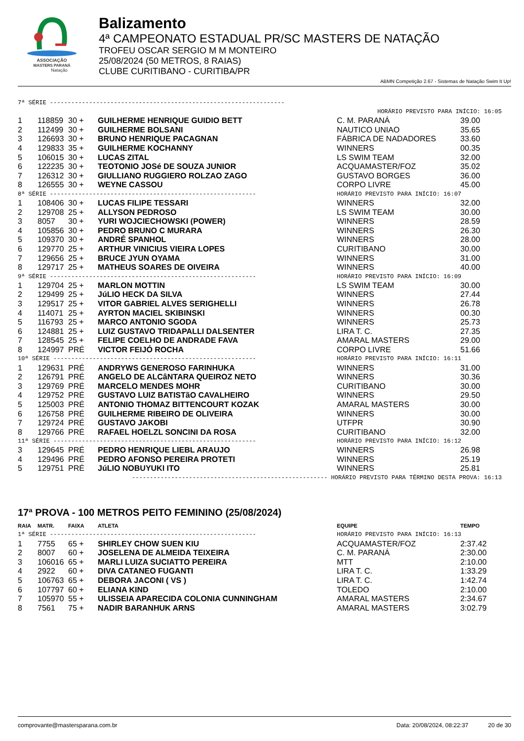ASSOCIAÇÃO
MASTERS PARANÁ
Natação
Balizamento
4ª CAMPEONATO ESTADUAL PR/SC MASTERS DE NATAÇÃO
TROFEU OSCAR SERGIO M M MONTEIRO
25/08/2024 (50 METROS, 8 RAIAS)
CLUBE CURITIBANO - CURITIBA/PR
ABMN Competição 2.67 - Sistemas de Natação Swim It Up!
| 7ª SÉRIE ------------------------------------------------------------------ | | | | | |
| HORÁRIO PREVISTO PARA INÍCIO: 16:05 | | | | | |
| 1 | 118859 | 30 + | GUILHERME HENRIQUE GUIDIO BETT | C. M. PARANÁ | 39.00 |
| 2 | 112499 | 30 + | GUILHERME BOLSANI | NAUTICO UNIAO | 35.65 |
| 3 | 126693 | 30 + | BRUNO HENRIQUE PACAGNAN | FÁBRICA DE NADADORES | 33.60 |
| 4 | 129833 | 35 + | GUILHERME KOCHANNY | WINNERS | 00.35 |
| 5 | 106015 | 30 + | LUCAS ZITAL | LS SWIM TEAM | 32.00 |
| 6 | 122235 | 30 + | TEOTONIO JOSé DE SOUZA JUNIOR | ACQUAMASTER/FOZ | 35.02 |
| 7 | 126312 | 30 + | GIULLIANO RUGGIERO ROLZAO ZAGO | GUSTAVO BORGES | 36.00 |
| 8 | 126555 | 30 + | WEYNE CASSOU | CORPO LIVRE | 45.00 |
| 8ª SÉRIE ---------------------------------------------------------- | | | | HORÁRIO PREVISTO PARA INÍCIO: 16:07 | |
| 1 | 108406 | 30 + | LUCAS FILIPE TESSARI | WINNERS | 32.00 |
| 2 | 129708 | 25 + | ALLYSON PEDROSO | LS SWIM TEAM | 30.00 |
| 3 | 8057 | 30 + | YURI WOJCIECHOWSKI (POWER) | WINNERS | 28.59 |
| 4 | 105856 | 30 + | PEDRO BRUNO C MURARA | WINNERS | 26.30 |
| 5 | 109370 | 30 + | ANDRÉ SPANHOL | WINNERS | 28.00 |
| 6 | 129770 | 25 + | ARTHUR VINICIUS VIEIRA LOPES | CURITIBANO | 30.00 |
| 7 | 129656 | 25 + | BRUCE JYUN OYAMA | WINNERS | 31.00 |
| 8 | 129717 | 25 + | MATHEUS SOARES DE OIVEIRA | WINNERS | 40.00 |
| 9ª SÉRIE ---------------------------------------------------------- | | | | HORÁRIO PREVISTO PARA INÍCIO: 16:09 | |
| 1 | 129704 | 25 + | MARLON MOTTIN | LS SWIM TEAM | 30.00 |
| 2 | 129499 | 25 + | JúLIO HECK DA SILVA | WINNERS | 27.44 |
| 3 | 129517 | 25 + | VITOR GABRIEL ALVES SERIGHELLI | WINNERS | 26.78 |
| 4 | 114071 | 25 + | AYRTON MACIEL SKIBINSKI | WINNERS | 00.30 |
| 5 | 116793 | 25 + | MARCO ANTONIO SGODA | WINNERS | 25.73 |
| 6 | 124881 | 25 + | LUIZ GUSTAVO TRIDAPALLI DALSENTER | LIRA T. C. | 27.35 |
| 7 | 128545 | 25 + | FELIPE COELHO DE ANDRADE FAVA | AMARAL MASTERS | 29.00 |
| 8 | 124997 | PRÉ | VICTOR FEIJÓ ROCHA | CORPO LIVRE | 51.66 |
| 10ª SÉRIE --------------------------------------------------------- | | | | HORÁRIO PREVISTO PARA INÍCIO: 16:11 | |
| 1 | 129631 | PRÉ | ANDRYWS GENEROSO FARINHUKA | WINNERS | 31.00 |
| 2 | 126791 | PRÉ | ANGELO DE ALCâNTARA QUEIROZ NETO | WINNERS | 30.36 |
| 3 | 129769 | PRÉ | MARCELO MENDES MOHR | CURITIBANO | 30.00 |
| 4 | 129752 | PRÉ | GUSTAVO LUIZ BATISTãO CAVALHEIRO | WINNERS | 29.50 |
| 5 | 125003 | PRÉ | ANTONIO THOMAZ BITTENCOURT KOZAK | AMARAL MASTERS | 30.00 |
| 6 | 126758 | PRÉ | GUILHERME RIBEIRO DE OLIVEIRA | WINNERS | 30.00 |
| 7 | 129724 | PRÉ | GUSTAVO JAKOBI | UTFPR | 30.90 |
| 8 | 129766 | PRÉ | RAFAEL HOELZL SONCINI DA ROSA | CURITIBANO | 32.00 |
| 11ª SÉRIE --------------------------------------------------------- | | | | HORÁRIO PREVISTO PARA INÍCIO: 16:12 | |
| 3 | 129645 | PRÉ | PEDRO HENRIQUE LIEBL ARAUJO | WINNERS | 26.98 |
| 4 | 129496 | PRÉ | PEDRO AFONSO PEREIRA PROTETI | WINNERS | 25.19 |
| 5 | 129751 | PRÉ | JúLIO NOBUYUKI ITO | WINNERS | 25.81 |
| ------------------------------------------------------- HORÁRIO PREVISTO PARA TÉRMINO DESTA PROVA: 16:13 | | | | | |
17ª PROVA - 100 METROS PEITO FEMININO (25/08/2024)
| RAIA | MATR. | FAIXA | ATLETA | EQUIPE | TEMPO |
| 1ª SÉRIE ---------------------------------------------------------- | | | | HORÁRIO PREVISTO PARA INÍCIO: 16:13 | |
| 1 | 7755 | 65 + | SHIRLEY CHOW SUEN KIU | ACQUAMASTER/FOZ | 2:37.42 |
| 2 | 8007 | 60 + | JOSELENA DE ALMEIDA TEIXEIRA | C. M. PARANÁ | 2:30.00 |
| 3 | 106016 | 65 + | MARLI LUIZA SUCIATTO PEREIRA | MTT | 2:10.00 |
| 4 | 2922 | 60 + | DIVA CATANEO FUGANTI | LIRA T. C. | 1:33.29 |
| 5 | 106763 | 65 + | DEBORA JACONI ( VS ) | LIRA T. C. | 1:42.74 |
| 6 | 107797 | 60 + | ELIANA KIND | TOLEDO | 2:10.00 |
| 7 | 105970 | 55 + | ULISSEIA APARECIDA COLONIA CUNNINGHAM | AMARAL MASTERS | 2:34.67 |
| 8 | 7561 | 75 + | NADIR BARANHUK ARNS | AMARAL MASTERS | 3:02.79 |
comprovante@mastersparana.com.br Data: 20/08/2024, 08:22:37 20 de 30